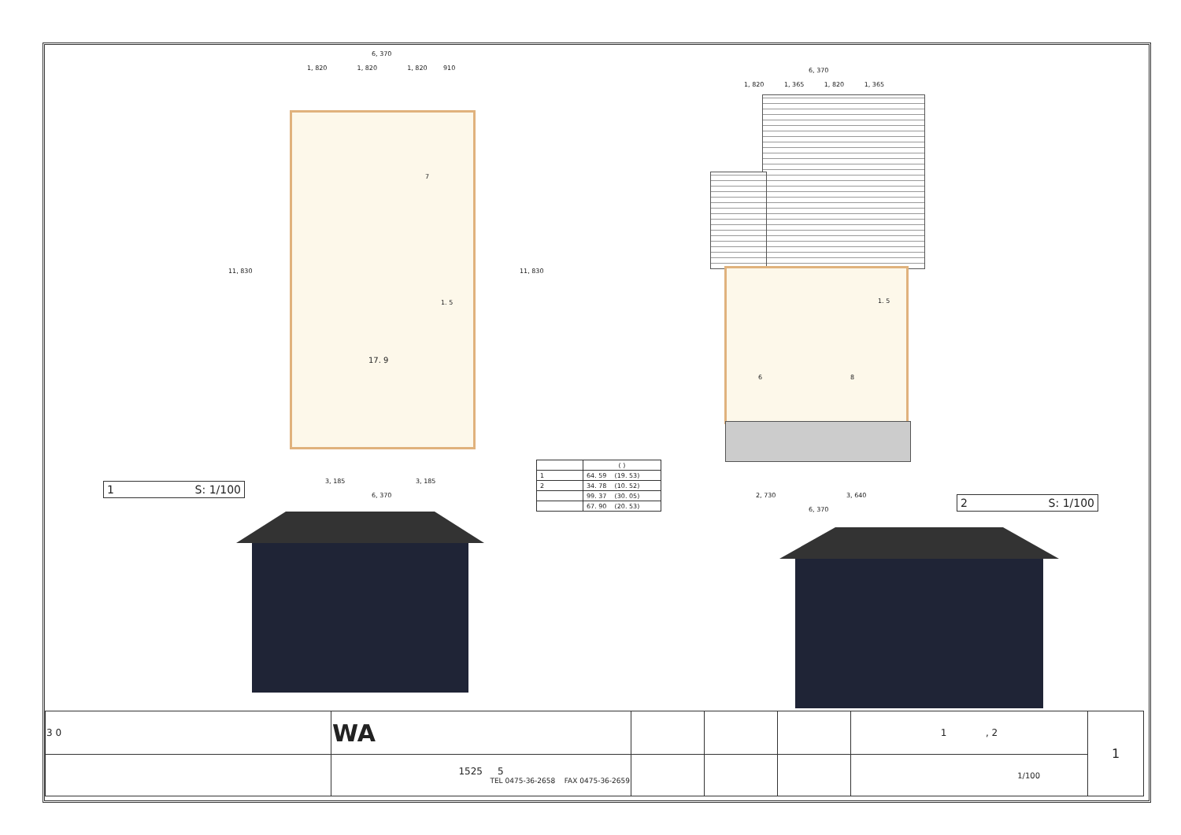6, 370
1, 820 1, 820 1, 820 910
1. 5
7
17. 9
11, 830 11, 830
3, 185 3, 185
6, 370
1 S: 1/100
| | ( ) |
| --- | --- |
| 1 | 64. 59 (19. 53) |
| 2 | 34. 78 (10. 52) |
| | 99. 37 (30. 05) |
| | 67. 90 (20. 53) |
6, 370
1, 820 1, 365 1, 820 1, 365
1. 5
6 8
2, 730 3, 640
6, 370
2 S: 1/100
| 3 0 | WA | | | | 1 , 2 | 1 |
| | 1525 5 TEL 0475-36-2658 FAX 0475-36-2659 | | | | 1/100 | |